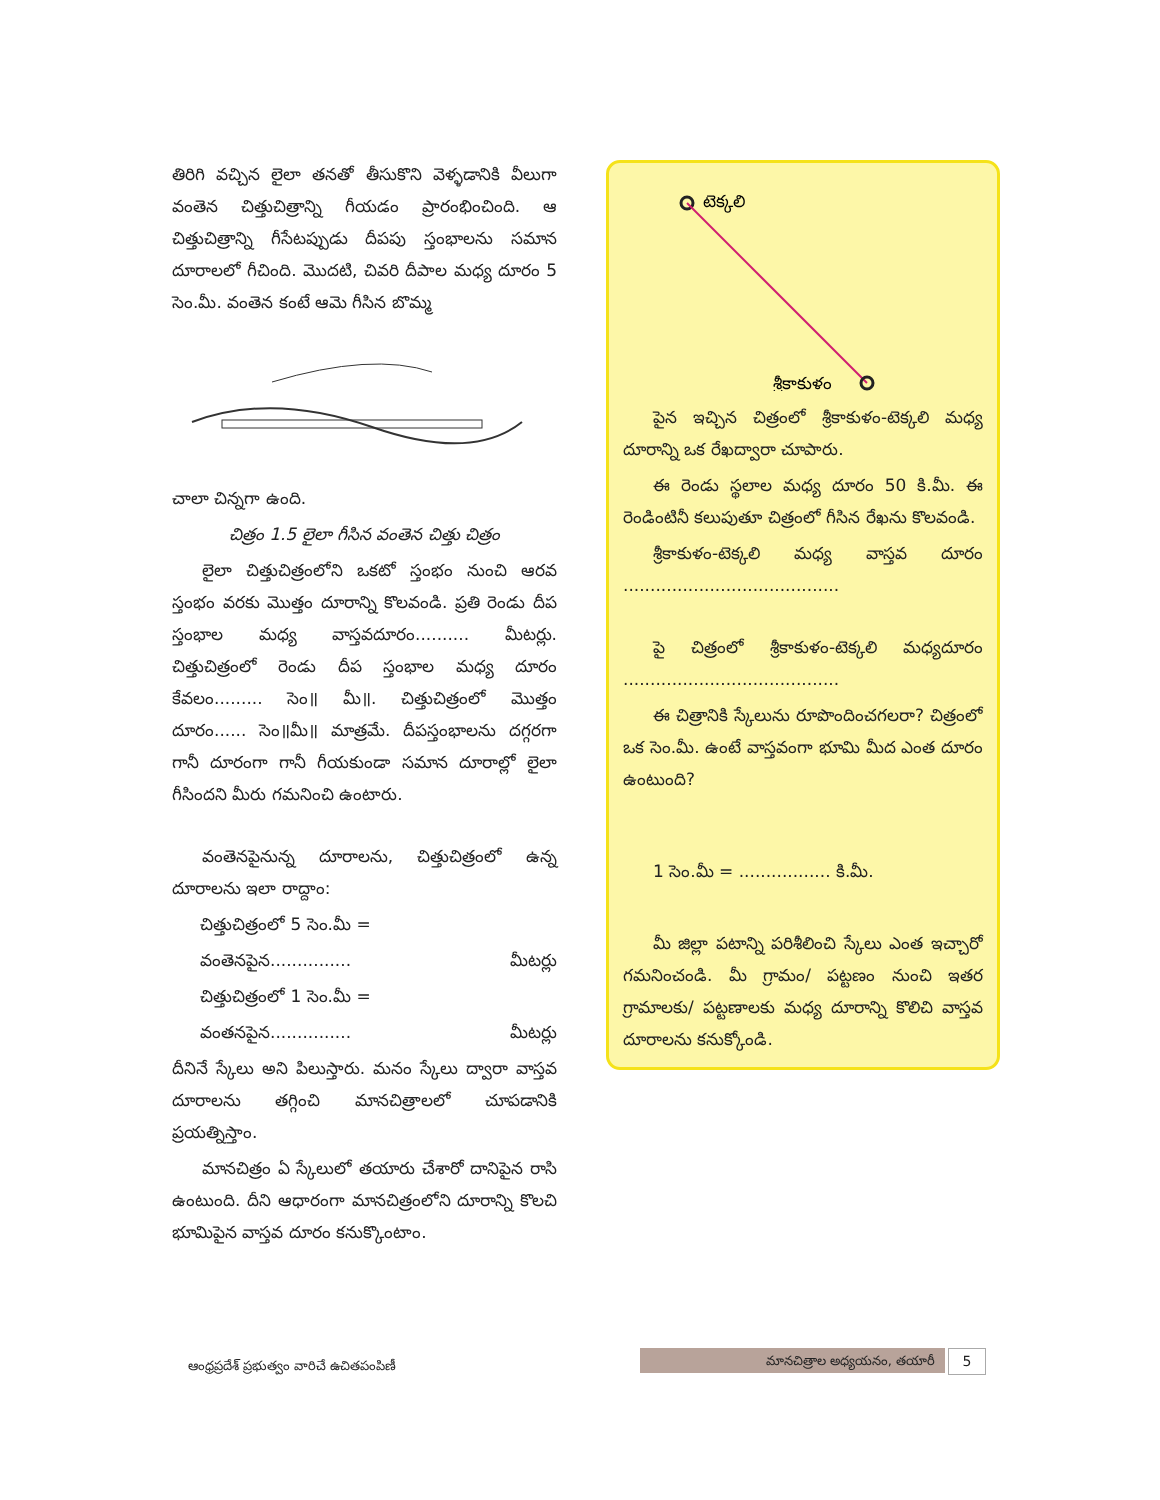తిరిగి వచ్చిన లైలా తనతో తీసుకొని వెళ్ళడానికి వీలుగా వంతెన చిత్తుచిత్రాన్ని గీయడం ప్రారంభించింది. ఆ చిత్తుచిత్రాన్ని గీసేటప్పుడు దీపపు స్తంభాలను సమాన దూరాలలో గీచింది. మొదటి, చివరి దీపాల మధ్య దూరం 5 సెం.మీ. వంతెన కంటే ఆమె గీసిన బొమ్మ
చాలా చిన్నగా ఉంది.
చిత్రం 1.5 లైలా గీసిన వంతెన చిత్తు చిత్రం
లైలా చిత్తుచిత్రంలోని ఒకటో స్తంభం నుంచి ఆరవ స్తంభం వరకు మొత్తం దూరాన్ని కొలవండి. ప్రతి రెండు దీప స్తంభాల మధ్య వాస్తవదూరం.......... మీటర్లు. చిత్తుచిత్రంలో రెండు దీప స్తంభాల మధ్య దూరం కేవలం......... సెం॥ మీ॥. చిత్తుచిత్రంలో మొత్తం దూరం...... సెం॥మీ॥ మాత్రమే. దీపస్తంభాలను దగ్గరగా గానీ దూరంగా గానీ గీయకుండా సమాన దూరాల్లో లైలా గీసిందని మీరు గమనించి ఉంటారు.
వంతెనపైనున్న దూరాలను, చిత్తుచిత్రంలో ఉన్న దూరాలను ఇలా రాద్దాం:
చిత్తుచిత్రంలో 5 సెం.మీ =
వంతెనపైన............... మీటర్లు
చిత్తుచిత్రంలో 1 సెం.మీ =
వంతనపైన............... మీటర్లు
దీనినే స్కేలు అని పిలుస్తారు. మనం స్కేలు ద్వారా వాస్తవ దూరాలను తగ్గించి మానచిత్రాలలో చూపడానికి ప్రయత్నిస్తాం.
మానచిత్రం ఏ స్కేలులో తయారు చేశారో దానిపైన రాసి ఉంటుంది. దీని ఆధారంగా మానచిత్రంలోని దూరాన్ని కొలచి భూమిపైన వాస్తవ దూరం కనుక్కొంటాం.
టెక్కలి
శ్రీకాకుళం
పైన ఇచ్చిన చిత్రంలో శ్రీకాకుళం-టెక్కలి మధ్య దూరాన్ని ఒక రేఖద్వారా చూపారు.
ఈ రెండు స్థలాల మధ్య దూరం 50 కి.మీ. ఈ రెండింటినీ కలుపుతూ చిత్రంలో గీసిన రేఖను కొలవండి.
శ్రీకాకుళం-టెక్కలి మధ్య వాస్తవ దూరం ........................................
పై చిత్రంలో శ్రీకాకుళం-టెక్కలి మధ్యదూరం ........................................
ఈ చిత్రానికి స్కేలును రూపొందించగలరా? చిత్రంలో ఒక సెం.మీ. ఉంటే వాస్తవంగా భూమి మీద ఎంత దూరం ఉంటుంది?
1 సెం.మీ = ................. కి.మీ.
మీ జిల్లా పటాన్ని పరిశీలించి స్కేలు ఎంత ఇచ్చారో గమనించండి. మీ గ్రామం/ పట్టణం నుంచి ఇతర గ్రామాలకు/ పట్టణాలకు మధ్య దూరాన్ని కొలిచి వాస్తవ దూరాలను కనుక్కోండి.
ఆంధ్రప్రదేశ్ ప్రభుత్వం వారిచే ఉచితపంపిణీ
మానచిత్రాల అధ్యయనం, తయారీ 5